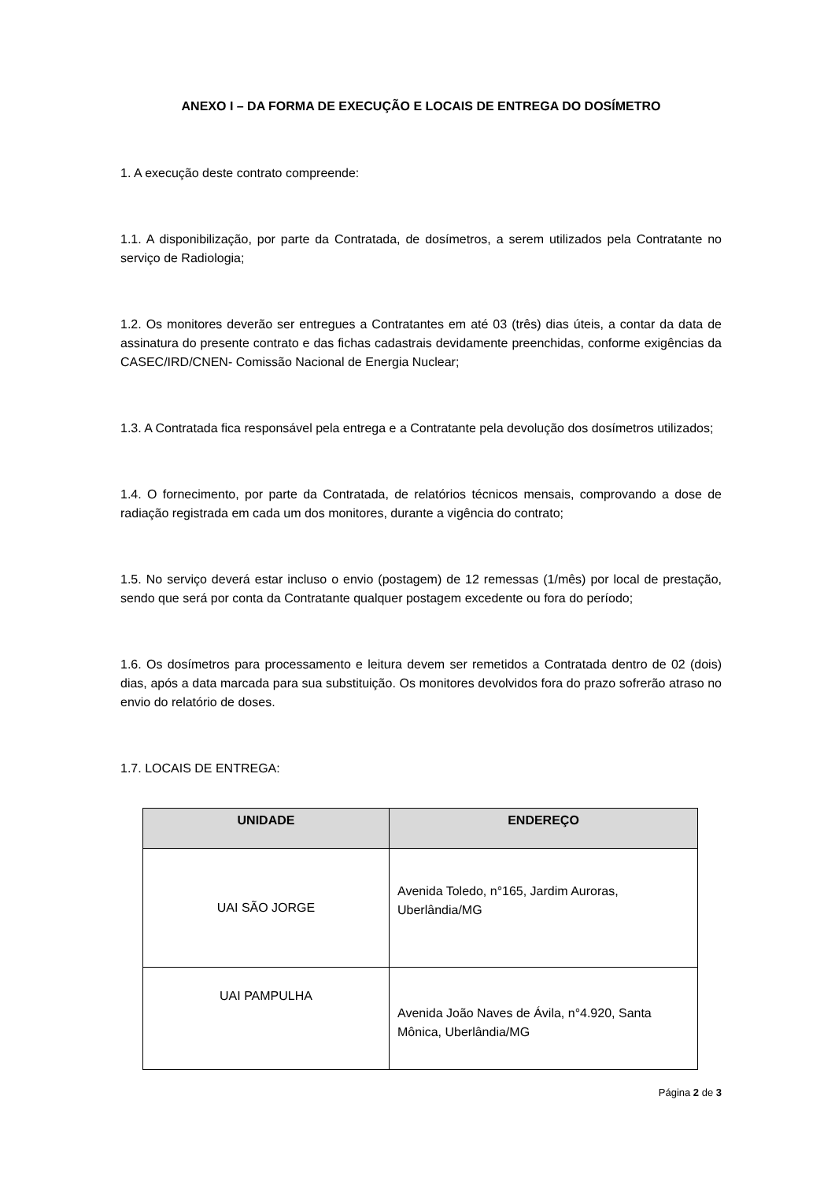ANEXO I – DA FORMA DE EXECUÇÃO E LOCAIS DE ENTREGA DO DOSÍMETRO
1. A execução deste contrato compreende:
1.1. A disponibilização, por parte da Contratada, de dosímetros, a serem utilizados pela Contratante no serviço de Radiologia;
1.2. Os monitores deverão ser entregues a Contratantes em até 03 (três) dias úteis, a contar da data de assinatura do presente contrato e das fichas cadastrais devidamente preenchidas, conforme exigências da CASEC/IRD/CNEN- Comissão Nacional de Energia Nuclear;
1.3. A Contratada fica responsável pela entrega e a Contratante pela devolução dos dosímetros utilizados;
1.4. O fornecimento, por parte da Contratada, de relatórios técnicos mensais, comprovando a dose de radiação registrada em cada um dos monitores, durante a vigência do contrato;
1.5. No serviço deverá estar incluso o envio (postagem) de 12 remessas (1/mês) por local de prestação, sendo que será por conta da Contratante qualquer postagem excedente ou fora do período;
1.6. Os dosímetros para processamento e leitura devem ser remetidos a Contratada dentro de 02 (dois) dias, após a data marcada para sua substituição. Os monitores devolvidos fora do prazo sofrerão atraso no envio do relatório de doses.
1.7. LOCAIS DE ENTREGA:
| UNIDADE | ENDEREÇO |
| --- | --- |
| UAI SÃO JORGE | Avenida Toledo, n°165, Jardim Auroras, Uberlândia/MG |
| UAI PAMPULHA | Avenida João Naves de Ávila, n°4.920, Santa Mônica, Uberlândia/MG |
Página 2 de 3